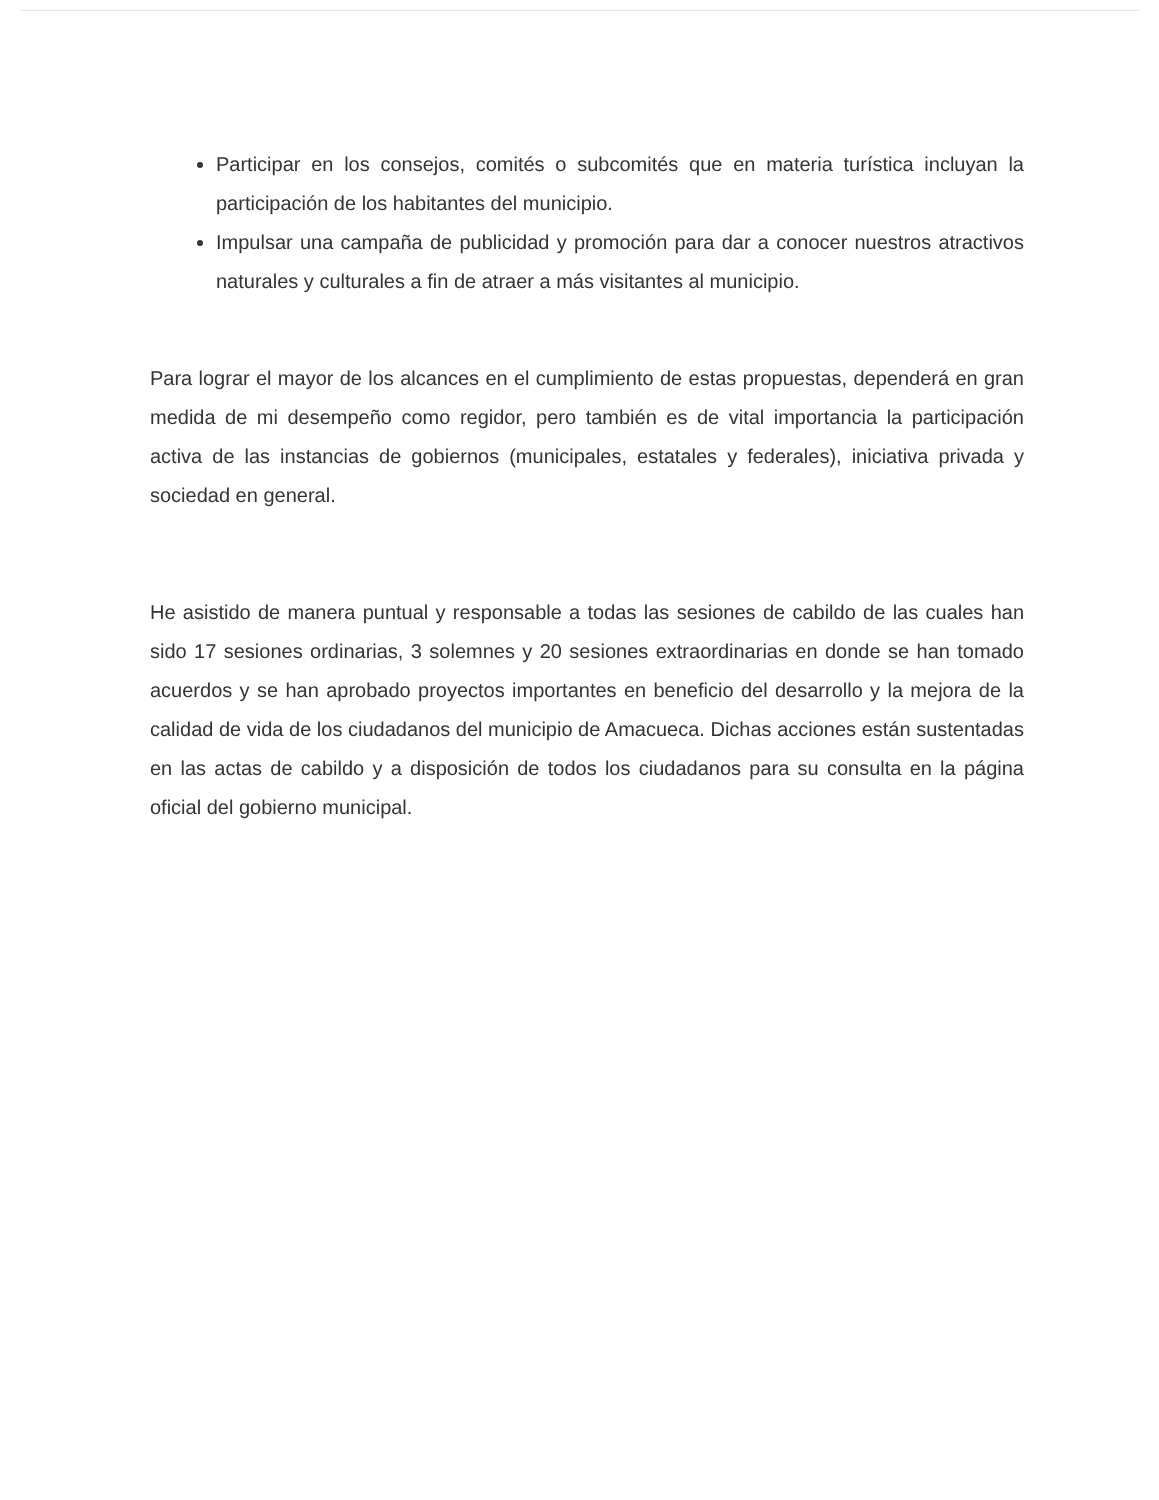Participar en los consejos, comités o subcomités que en materia turística incluyan la participación de los habitantes del municipio.
Impulsar una campaña de publicidad y promoción para dar a conocer nuestros atractivos naturales y culturales a fin de atraer a más visitantes al municipio.
Para lograr el mayor de los alcances en el cumplimiento de estas propuestas, dependerá en gran medida de mi desempeño como regidor, pero también es de vital importancia la participación activa de las instancias de gobiernos (municipales, estatales y federales), iniciativa privada y sociedad en general.
He asistido de manera puntual y responsable a todas las sesiones de cabildo de las cuales han sido 17 sesiones ordinarias, 3 solemnes y 20 sesiones extraordinarias en donde se han tomado acuerdos y se han aprobado proyectos importantes en beneficio del desarrollo y la mejora de la calidad de vida de los ciudadanos del municipio de Amacueca. Dichas acciones están sustentadas en las actas de cabildo y a disposición de todos los ciudadanos para su consulta en la página oficial del gobierno municipal.